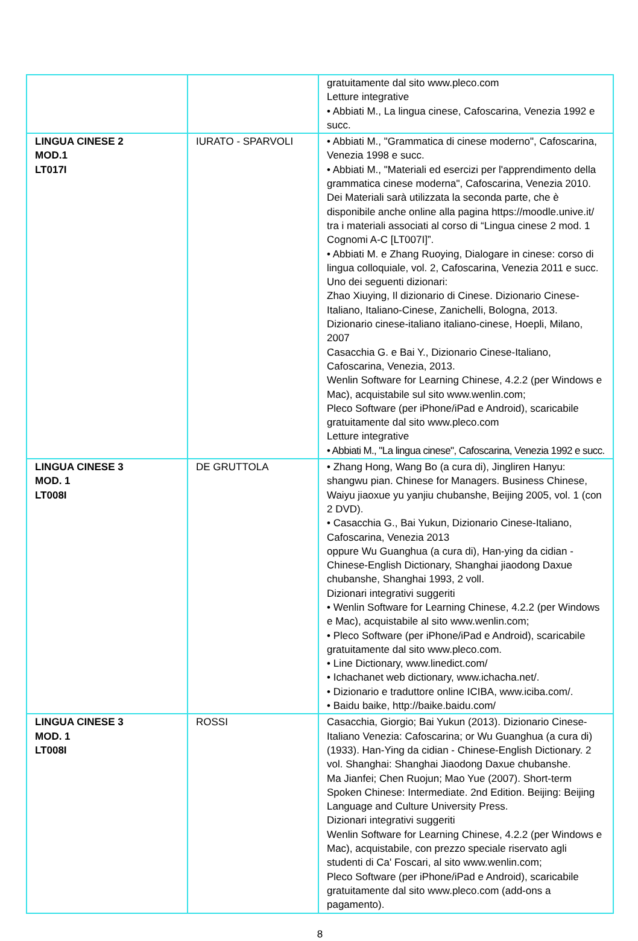| | | gratuitamente dal sito www.pleco.com Letture integrative • Abbiati M., La lingua cinese, Cafoscarina, Venezia 1992 e succ. |
| LINGUA CINESE 2 MOD.1 LT017I | IURATO - SPARVOLI | • Abbiati M., "Grammatica di cinese moderno", Cafoscarina, Venezia 1998 e succ. • Abbiati M., "Materiali ed esercizi per l'apprendimento della grammatica cinese moderna", Cafoscarina, Venezia 2010. Dei Materiali sarà utilizzata la seconda parte, che è disponibile anche online alla pagina https://moodle.unive.it/ tra i materiali associati al corso di “Lingua cinese 2 mod. 1 Cognomi A-C [LT007I]”. • Abbiati M. e Zhang Ruoying, Dialogare in cinese: corso di lingua colloquiale, vol. 2, Cafoscarina, Venezia 2011 e succ. Uno dei seguenti dizionari: Zhao Xiuying, Il dizionario di Cinese. Dizionario Cinese-Italiano, Italiano-Cinese, Zanichelli, Bologna, 2013. Dizionario cinese-italiano italiano-cinese, Hoepli, Milano, 2007 Casacchia G. e Bai Y., Dizionario Cinese-Italiano, Cafoscarina, Venezia, 2013. Wenlin Software for Learning Chinese, 4.2.2 (per Windows e Mac), acquistabile sul sito www.wenlin.com; Pleco Software (per iPhone/iPad e Android), scaricabile gratuitamente dal sito www.pleco.com Letture integrative • Abbiati M., "La lingua cinese", Cafoscarina, Venezia 1992 e succ. |
| LINGUA CINESE 3 MOD. 1 LT008I | DE GRUTTOLA | • Zhang Hong, Wang Bo (a cura di), Jingliren Hanyu: shangwu pian. Chinese for Managers. Business Chinese, Waiyu jiaoxue yu yanjiu chubanshe, Beijing 2005, vol. 1 (con 2 DVD). • Casacchia G., Bai Yukun, Dizionario Cinese-Italiano, Cafoscarina, Venezia 2013 oppure Wu Guanghua (a cura di), Han-ying da cidian - Chinese-English Dictionary, Shanghai jiaodong Daxue chubanshe, Shanghai 1993, 2 voll. Dizionari integrativi suggeriti • Wenlin Software for Learning Chinese, 4.2.2 (per Windows e Mac), acquistabile al sito www.wenlin.com; • Pleco Software (per iPhone/iPad e Android), scaricabile gratuitamente dal sito www.pleco.com. • Line Dictionary, www.linedict.com/ • Ichachanet web dictionary, www.ichacha.net/. • Dizionario e traduttore online ICIBA, www.iciba.com/. • Baidu baike, http://baike.baidu.com/ |
| LINGUA CINESE 3 MOD. 1 LT008I | ROSSI | Casacchia, Giorgio; Bai Yukun (2013). Dizionario Cinese-Italiano Venezia: Cafoscarina; or Wu Guanghua (a cura di) (1933). Han-Ying da cidian - Chinese-English Dictionary. 2 vol. Shanghai: Shanghai Jiaodong Daxue chubanshe. Ma Jianfei; Chen Ruojun; Mao Yue (2007). Short-term Spoken Chinese: Intermediate. 2nd Edition. Beijing: Beijing Language and Culture University Press. Dizionari integrativi suggeriti Wenlin Software for Learning Chinese, 4.2.2 (per Windows e Mac), acquistabile, con prezzo speciale riservato agli studenti di Ca' Foscari, al sito www.wenlin.com; Pleco Software (per iPhone/iPad e Android), scaricabile gratuitamente dal sito www.pleco.com (add-ons a pagamento). |
8